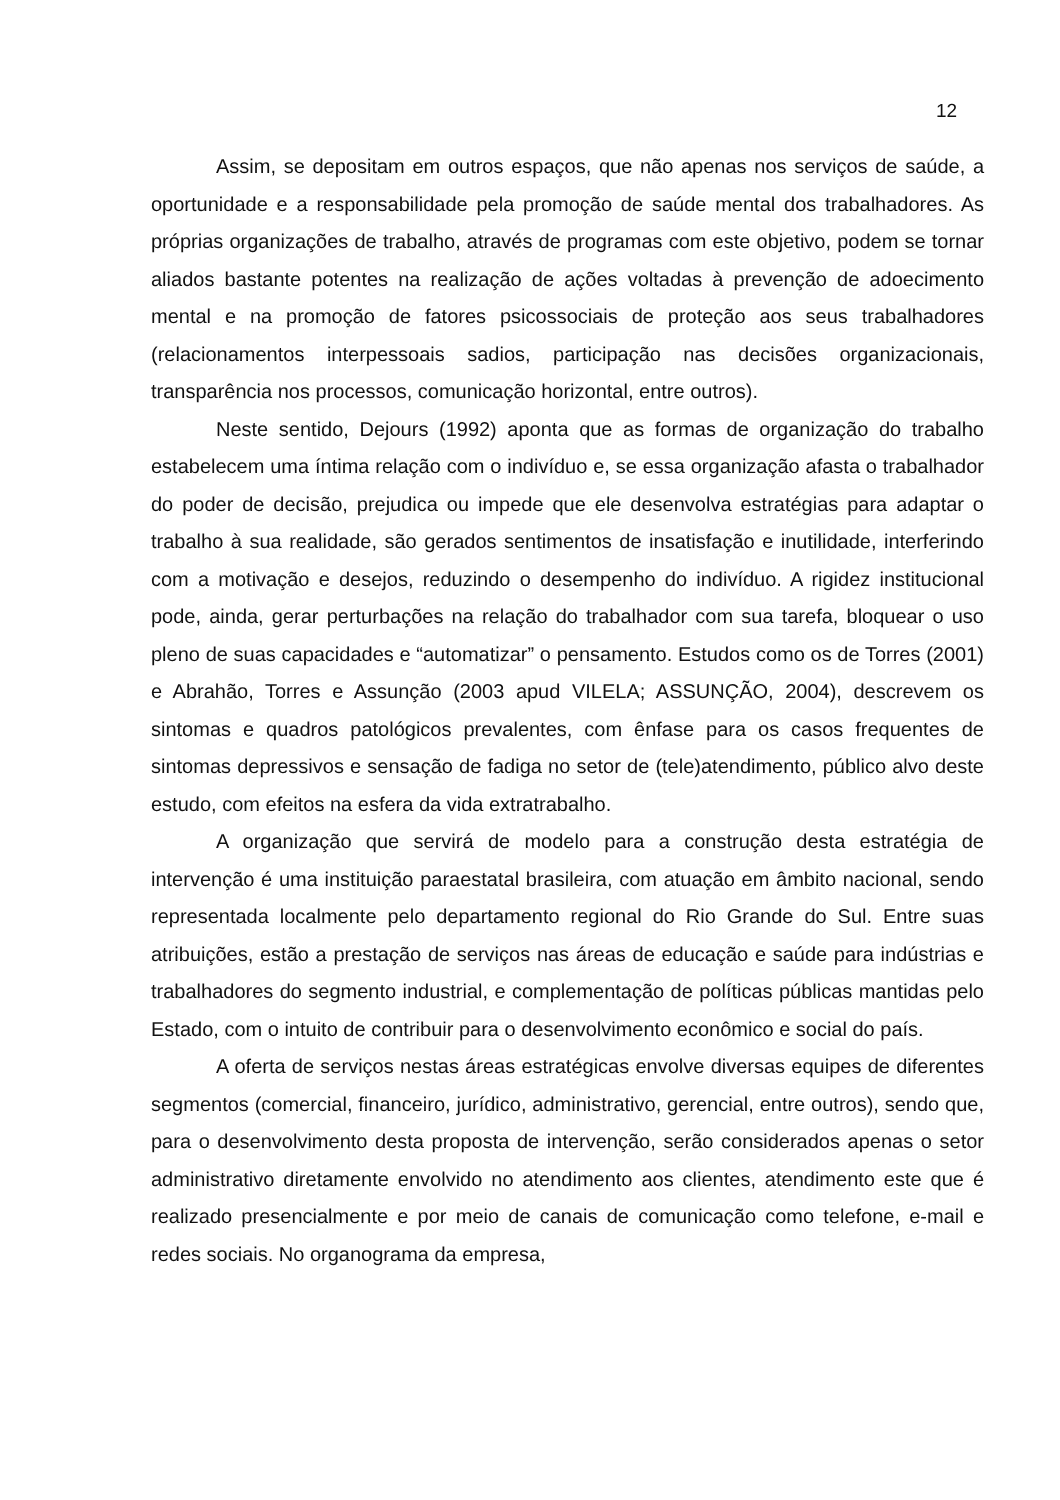12
Assim, se depositam em outros espaços, que não apenas nos serviços de saúde, a oportunidade e a responsabilidade pela promoção de saúde mental dos trabalhadores. As próprias organizações de trabalho, através de programas com este objetivo, podem se tornar aliados bastante potentes na realização de ações voltadas à prevenção de adoecimento mental e na promoção de fatores psicossociais de proteção aos seus trabalhadores (relacionamentos interpessoais sadios, participação nas decisões organizacionais, transparência nos processos, comunicação horizontal, entre outros).
Neste sentido, Dejours (1992) aponta que as formas de organização do trabalho estabelecem uma íntima relação com o indivíduo e, se essa organização afasta o trabalhador do poder de decisão, prejudica ou impede que ele desenvolva estratégias para adaptar o trabalho à sua realidade, são gerados sentimentos de insatisfação e inutilidade, interferindo com a motivação e desejos, reduzindo o desempenho do indivíduo. A rigidez institucional pode, ainda, gerar perturbações na relação do trabalhador com sua tarefa, bloquear o uso pleno de suas capacidades e “automatizar” o pensamento. Estudos como os de Torres (2001) e Abrahão, Torres e Assunção (2003 apud VILELA; ASSUNÇÃO, 2004), descrevem os sintomas e quadros patológicos prevalentes, com ênfase para os casos frequentes de sintomas depressivos e sensação de fadiga no setor de (tele)atendimento, público alvo deste estudo, com efeitos na esfera da vida extratrabalho.
A organização que servirá de modelo para a construção desta estratégia de intervenção é uma instituição paraestatal brasileira, com atuação em âmbito nacional, sendo representada localmente pelo departamento regional do Rio Grande do Sul. Entre suas atribuições, estão a prestação de serviços nas áreas de educação e saúde para indústrias e trabalhadores do segmento industrial, e complementação de políticas públicas mantidas pelo Estado, com o intuito de contribuir para o desenvolvimento econômico e social do país.
A oferta de serviços nestas áreas estratégicas envolve diversas equipes de diferentes segmentos (comercial, financeiro, jurídico, administrativo, gerencial, entre outros), sendo que, para o desenvolvimento desta proposta de intervenção, serão considerados apenas o setor administrativo diretamente envolvido no atendimento aos clientes, atendimento este que é realizado presencialmente e por meio de canais de comunicação como telefone, e-mail e redes sociais. No organograma da empresa,